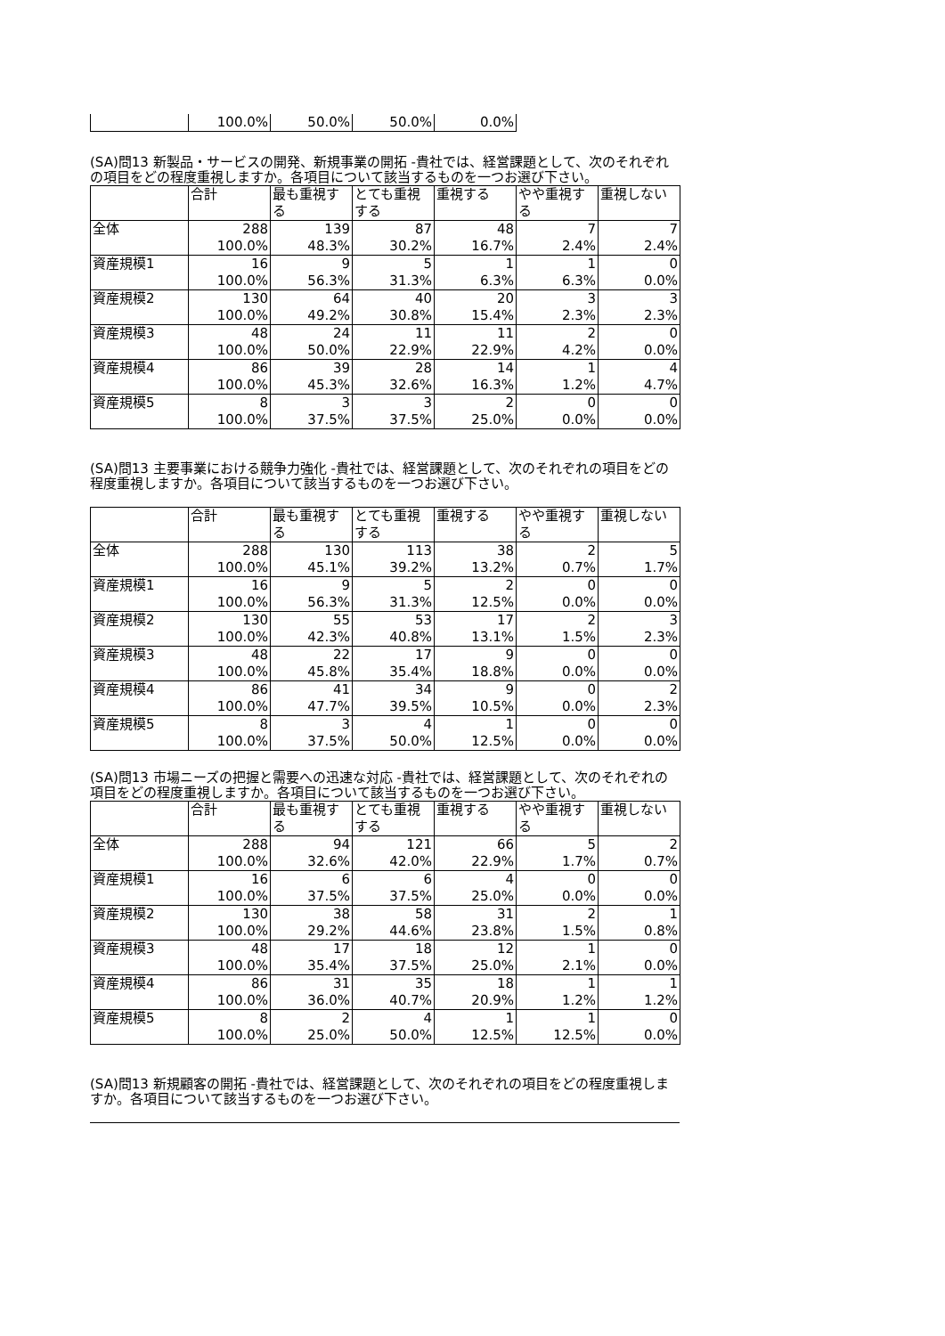| | 100.0% | 50.0% | 50.0% | 0.0% |
(SA)問13 新製品・サービスの開発、新規事業の開拓 -貴社では、経営課題として、次のそれぞれの項目をどの程度重視しますか。各項目について該当するものを一つお選び下さい。
| | 合計 | 最も重視する | とても重視する | 重視する | やや重視する | 重視しない |
| --- | --- | --- | --- | --- | --- | --- |
| 全体 | 288 | 139 | 87 | 48 | 7 | 7 |
| | 100.0% | 48.3% | 30.2% | 16.7% | 2.4% | 2.4% |
| 資産規模1 | 16 | 9 | 5 | 1 | 1 | 0 |
| | 100.0% | 56.3% | 31.3% | 6.3% | 6.3% | 0.0% |
| 資産規模2 | 130 | 64 | 40 | 20 | 3 | 3 |
| | 100.0% | 49.2% | 30.8% | 15.4% | 2.3% | 2.3% |
| 資産規模3 | 48 | 24 | 11 | 11 | 2 | 0 |
| | 100.0% | 50.0% | 22.9% | 22.9% | 4.2% | 0.0% |
| 資産規模4 | 86 | 39 | 28 | 14 | 1 | 4 |
| | 100.0% | 45.3% | 32.6% | 16.3% | 1.2% | 4.7% |
| 資産規模5 | 8 | 3 | 3 | 2 | 0 | 0 |
| | 100.0% | 37.5% | 37.5% | 25.0% | 0.0% | 0.0% |
(SA)問13 主要事業における競争力強化 -貴社では、経営課題として、次のそれぞれの項目をどの程度重視しますか。各項目について該当するものを一つお選び下さい。
| | 合計 | 最も重視する | とても重視する | 重視する | やや重視する | 重視しない |
| --- | --- | --- | --- | --- | --- | --- |
| 全体 | 288 | 130 | 113 | 38 | 2 | 5 |
| | 100.0% | 45.1% | 39.2% | 13.2% | 0.7% | 1.7% |
| 資産規模1 | 16 | 9 | 5 | 2 | 0 | 0 |
| | 100.0% | 56.3% | 31.3% | 12.5% | 0.0% | 0.0% |
| 資産規模2 | 130 | 55 | 53 | 17 | 2 | 3 |
| | 100.0% | 42.3% | 40.8% | 13.1% | 1.5% | 2.3% |
| 資産規模3 | 48 | 22 | 17 | 9 | 0 | 0 |
| | 100.0% | 45.8% | 35.4% | 18.8% | 0.0% | 0.0% |
| 資産規模4 | 86 | 41 | 34 | 9 | 0 | 2 |
| | 100.0% | 47.7% | 39.5% | 10.5% | 0.0% | 2.3% |
| 資産規模5 | 8 | 3 | 4 | 1 | 0 | 0 |
| | 100.0% | 37.5% | 50.0% | 12.5% | 0.0% | 0.0% |
(SA)問13 市場ニーズの把握と需要への迅速な対応 -貴社では、経営課題として、次のそれぞれの項目をどの程度重視しますか。各項目について該当するものを一つお選び下さい。
| | 合計 | 最も重視する | とても重視する | 重視する | やや重視する | 重視しない |
| --- | --- | --- | --- | --- | --- | --- |
| 全体 | 288 | 94 | 121 | 66 | 5 | 2 |
| | 100.0% | 32.6% | 42.0% | 22.9% | 1.7% | 0.7% |
| 資産規模1 | 16 | 6 | 6 | 4 | 0 | 0 |
| | 100.0% | 37.5% | 37.5% | 25.0% | 0.0% | 0.0% |
| 資産規模2 | 130 | 38 | 58 | 31 | 2 | 1 |
| | 100.0% | 29.2% | 44.6% | 23.8% | 1.5% | 0.8% |
| 資産規模3 | 48 | 17 | 18 | 12 | 1 | 0 |
| | 100.0% | 35.4% | 37.5% | 25.0% | 2.1% | 0.0% |
| 資産規模4 | 86 | 31 | 35 | 18 | 1 | 1 |
| | 100.0% | 36.0% | 40.7% | 20.9% | 1.2% | 1.2% |
| 資産規模5 | 8 | 2 | 4 | 1 | 1 | 0 |
| | 100.0% | 25.0% | 50.0% | 12.5% | 12.5% | 0.0% |
(SA)問13 新規顧客の開拓 -貴社では、経営課題として、次のそれぞれの項目をどの程度重視しますか。各項目について該当するものを一つお選び下さい。